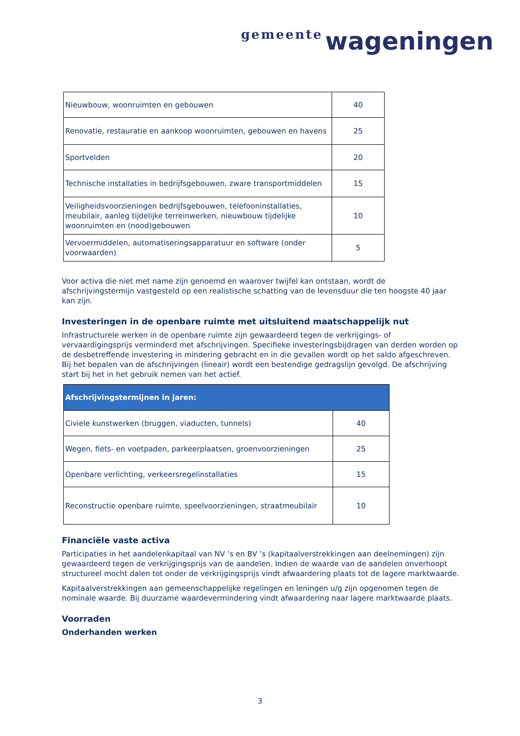gemeente wageningen
| Nieuwbouw, woonruimten en gebouwen | 40 |
| Renovatie, restauratie en aankoop woonruimten, gebouwen en havens | 25 |
| Sportvelden | 20 |
| Technische installaties in bedrijfsgebouwen, zware transportmiddelen | 15 |
| Veiligheidsvoorzieningen bedrijfsgebouwen, telefooninstallaties, meubilair, aanleg tijdelijke terreinwerken, nieuwbouw tijdelijke woonruimten en (nood)gebouwen | 10 |
| Vervoermiddelen, automatiseringsapparatuur en software (onder voorwaarden) | 5 |
Voor activa die niet met name zijn genoemd en waarover twijfel kan ontstaan, wordt de afschrijvingstermijn vastgesteld op een realistische schatting van de levensduur die ten hoogste 40 jaar kan zijn.
Investeringen in de openbare ruimte met uitsluitend maatschappelijk nut
Infrastructurele werken in de openbare ruimte zijn gewaardeerd tegen de verkrijgings- of vervaardigingsprijs verminderd met afschrijvingen. Specifieke investeringsbijdragen van derden worden op de desbetreffende investering in mindering gebracht en in die gevallen wordt op het saldo afgeschreven. Bij het bepalen van de afschrijvingen (lineair) wordt een bestendige gedragslijn gevolgd. De afschrijving start bij het in het gebruik nemen van het actief.
| Afschrijvingstermijnen in jaren: | |
| --- | --- |
| Civiele kunstwerken (bruggen, viaducten, tunnels) | 40 |
| Wegen, fiets- en voetpaden, parkeerplaatsen, groenvoorzieningen | 25 |
| Openbare verlichting, verkeersregelinstallaties | 15 |
| Reconstructie openbare ruimte, speelvoorzieningen, straatmeubilair | 10 |
Financiële vaste activa
Participaties in het aandelenkapitaal van NV ’s en BV ’s (kapitaalverstrekkingen aan deelnemingen) zijn gewaardeerd tegen de verkrijgingsprijs van de aandelen. Indien de waarde van de aandelen onverhoopt structureel mocht dalen tot onder de verkrijgingsprijs vindt afwaardering plaats tot de lagere marktwaarde.
Kapitaalverstrekkingen aan gemeenschappelijke regelingen en leningen u/g zijn opgenomen tegen de nominale waarde. Bij duurzame waardevermindering vindt afwaardering naar lagere marktwaarde plaats.
Voorraden
Onderhanden werken
3